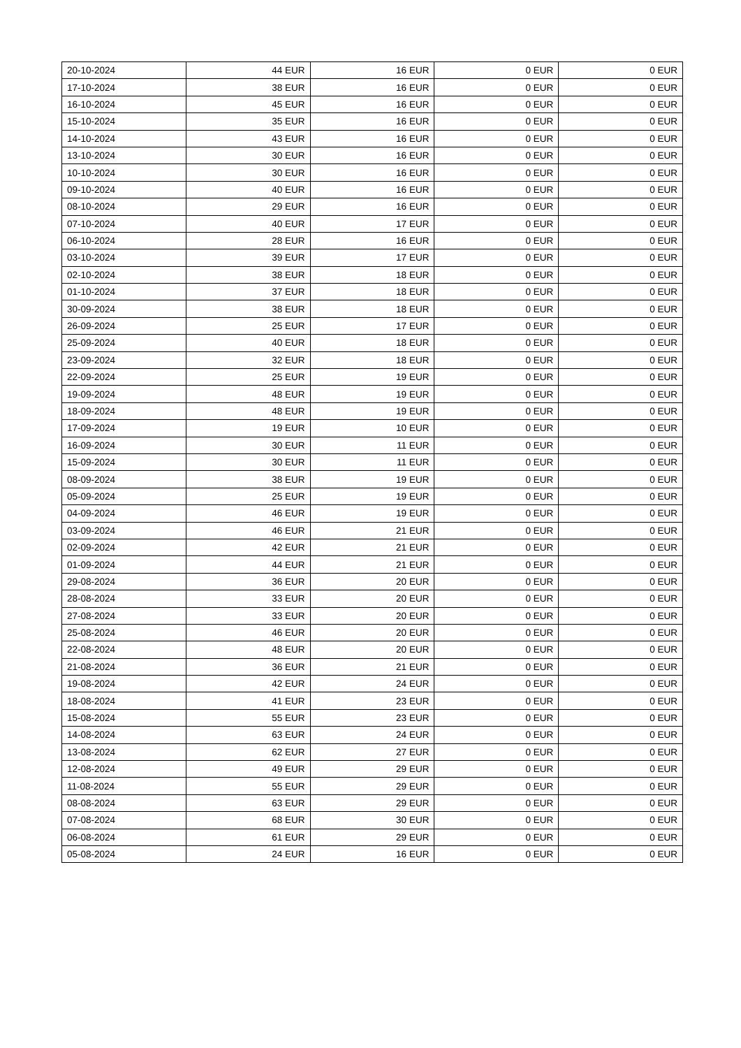| 20-10-2024 | 44 EUR | 16 EUR | 0 EUR | 0 EUR |
| 17-10-2024 | 38 EUR | 16 EUR | 0 EUR | 0 EUR |
| 16-10-2024 | 45 EUR | 16 EUR | 0 EUR | 0 EUR |
| 15-10-2024 | 35 EUR | 16 EUR | 0 EUR | 0 EUR |
| 14-10-2024 | 43 EUR | 16 EUR | 0 EUR | 0 EUR |
| 13-10-2024 | 30 EUR | 16 EUR | 0 EUR | 0 EUR |
| 10-10-2024 | 30 EUR | 16 EUR | 0 EUR | 0 EUR |
| 09-10-2024 | 40 EUR | 16 EUR | 0 EUR | 0 EUR |
| 08-10-2024 | 29 EUR | 16 EUR | 0 EUR | 0 EUR |
| 07-10-2024 | 40 EUR | 17 EUR | 0 EUR | 0 EUR |
| 06-10-2024 | 28 EUR | 16 EUR | 0 EUR | 0 EUR |
| 03-10-2024 | 39 EUR | 17 EUR | 0 EUR | 0 EUR |
| 02-10-2024 | 38 EUR | 18 EUR | 0 EUR | 0 EUR |
| 01-10-2024 | 37 EUR | 18 EUR | 0 EUR | 0 EUR |
| 30-09-2024 | 38 EUR | 18 EUR | 0 EUR | 0 EUR |
| 26-09-2024 | 25 EUR | 17 EUR | 0 EUR | 0 EUR |
| 25-09-2024 | 40 EUR | 18 EUR | 0 EUR | 0 EUR |
| 23-09-2024 | 32 EUR | 18 EUR | 0 EUR | 0 EUR |
| 22-09-2024 | 25 EUR | 19 EUR | 0 EUR | 0 EUR |
| 19-09-2024 | 48 EUR | 19 EUR | 0 EUR | 0 EUR |
| 18-09-2024 | 48 EUR | 19 EUR | 0 EUR | 0 EUR |
| 17-09-2024 | 19 EUR | 10 EUR | 0 EUR | 0 EUR |
| 16-09-2024 | 30 EUR | 11 EUR | 0 EUR | 0 EUR |
| 15-09-2024 | 30 EUR | 11 EUR | 0 EUR | 0 EUR |
| 08-09-2024 | 38 EUR | 19 EUR | 0 EUR | 0 EUR |
| 05-09-2024 | 25 EUR | 19 EUR | 0 EUR | 0 EUR |
| 04-09-2024 | 46 EUR | 19 EUR | 0 EUR | 0 EUR |
| 03-09-2024 | 46 EUR | 21 EUR | 0 EUR | 0 EUR |
| 02-09-2024 | 42 EUR | 21 EUR | 0 EUR | 0 EUR |
| 01-09-2024 | 44 EUR | 21 EUR | 0 EUR | 0 EUR |
| 29-08-2024 | 36 EUR | 20 EUR | 0 EUR | 0 EUR |
| 28-08-2024 | 33 EUR | 20 EUR | 0 EUR | 0 EUR |
| 27-08-2024 | 33 EUR | 20 EUR | 0 EUR | 0 EUR |
| 25-08-2024 | 46 EUR | 20 EUR | 0 EUR | 0 EUR |
| 22-08-2024 | 48 EUR | 20 EUR | 0 EUR | 0 EUR |
| 21-08-2024 | 36 EUR | 21 EUR | 0 EUR | 0 EUR |
| 19-08-2024 | 42 EUR | 24 EUR | 0 EUR | 0 EUR |
| 18-08-2024 | 41 EUR | 23 EUR | 0 EUR | 0 EUR |
| 15-08-2024 | 55 EUR | 23 EUR | 0 EUR | 0 EUR |
| 14-08-2024 | 63 EUR | 24 EUR | 0 EUR | 0 EUR |
| 13-08-2024 | 62 EUR | 27 EUR | 0 EUR | 0 EUR |
| 12-08-2024 | 49 EUR | 29 EUR | 0 EUR | 0 EUR |
| 11-08-2024 | 55 EUR | 29 EUR | 0 EUR | 0 EUR |
| 08-08-2024 | 63 EUR | 29 EUR | 0 EUR | 0 EUR |
| 07-08-2024 | 68 EUR | 30 EUR | 0 EUR | 0 EUR |
| 06-08-2024 | 61 EUR | 29 EUR | 0 EUR | 0 EUR |
| 05-08-2024 | 24 EUR | 16 EUR | 0 EUR | 0 EUR |